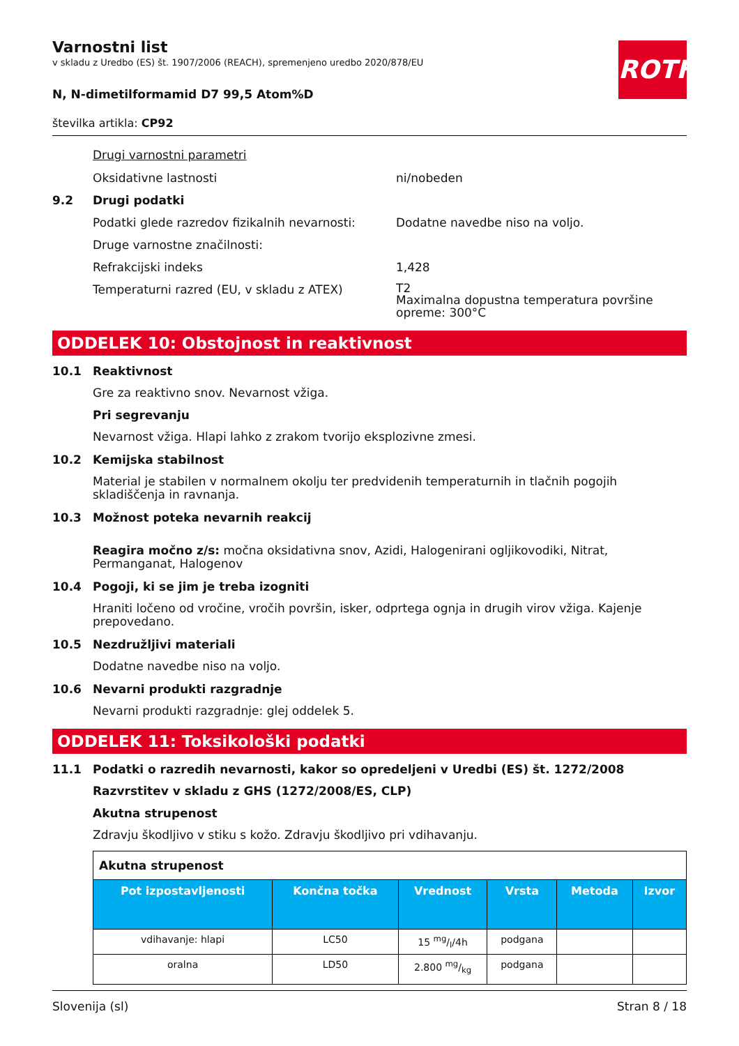ROTH
Varnostni list
v skladu z Uredbo (ES) št. 1907/2006 (REACH), spremenjeno uredbo 2020/878/EU
N, N-dimetilformamid D7 99,5 Atom%D
številka artikla: CP92
Drugi varnostni parametri
Oksidativne lastnosti ni/nobeden
9.2 Drugi podatki
Podatki glede razredov fizikalnih nevarnosti: Dodatne navedbe niso na voljo.
Druge varnostne značilnosti:
Refrakcijski indeks 1,428
Temperaturni razred (EU, v skladu z ATEX) T2
Maximalna dopustna temperatura površine
opreme: 300°C
ODDELEK 10: Obstojnost in reaktivnost
10.1 Reaktivnost
Gre za reaktivno snov. Nevarnost vžiga.
Pri segrevanju
Nevarnost vžiga. Hlapi lahko z zrakom tvorijo eksplozivne zmesi.
10.2 Kemijska stabilnost
Material je stabilen v normalnem okolju ter predvidenih temperaturnih in tlačnih pogojih skladiščenja in ravnanja.
10.3 Možnost poteka nevarnih reakcij
Reagira močno z/s: močna oksidativna snov, Azidi, Halogenirani ogljikovodiki, Nitrat, Permanganat, Halogenov
10.4 Pogoji, ki se jim je treba izogniti
Hraniti ločeno od vročine, vročih površin, isker, odprtega ognja in drugih virov vžiga. Kajenje prepovedano.
10.5 Nezdružljivi materiali
Dodatne navedbe niso na voljo.
10.6 Nevarni produkti razgradnje
Nevarni produkti razgradnje: glej oddelek 5.
ODDELEK 11: Toksikološki podatki
11.1 Podatki o razredih nevarnosti, kakor so opredeljeni v Uredbi (ES) št. 1272/2008
Razvrstitev v skladu z GHS (1272/2008/ES, CLP)
Akutna strupenost
Zdravju škodljivo v stiku s kožo. Zdravju škodljivo pri vdihavanju.
| Akutna strupenost | | | | | |
| Pot izpostavljenosti | Končna točka | Vrednost | Vrsta | Metoda | Izvor |
| vdihavanje: hlapi | LC50 | 15 mg/l/4h | podgana | | |
| oralna | LD50 | 2.800 mg/kg | podgana | | |
Slovenija (sl) Stran 8 / 18